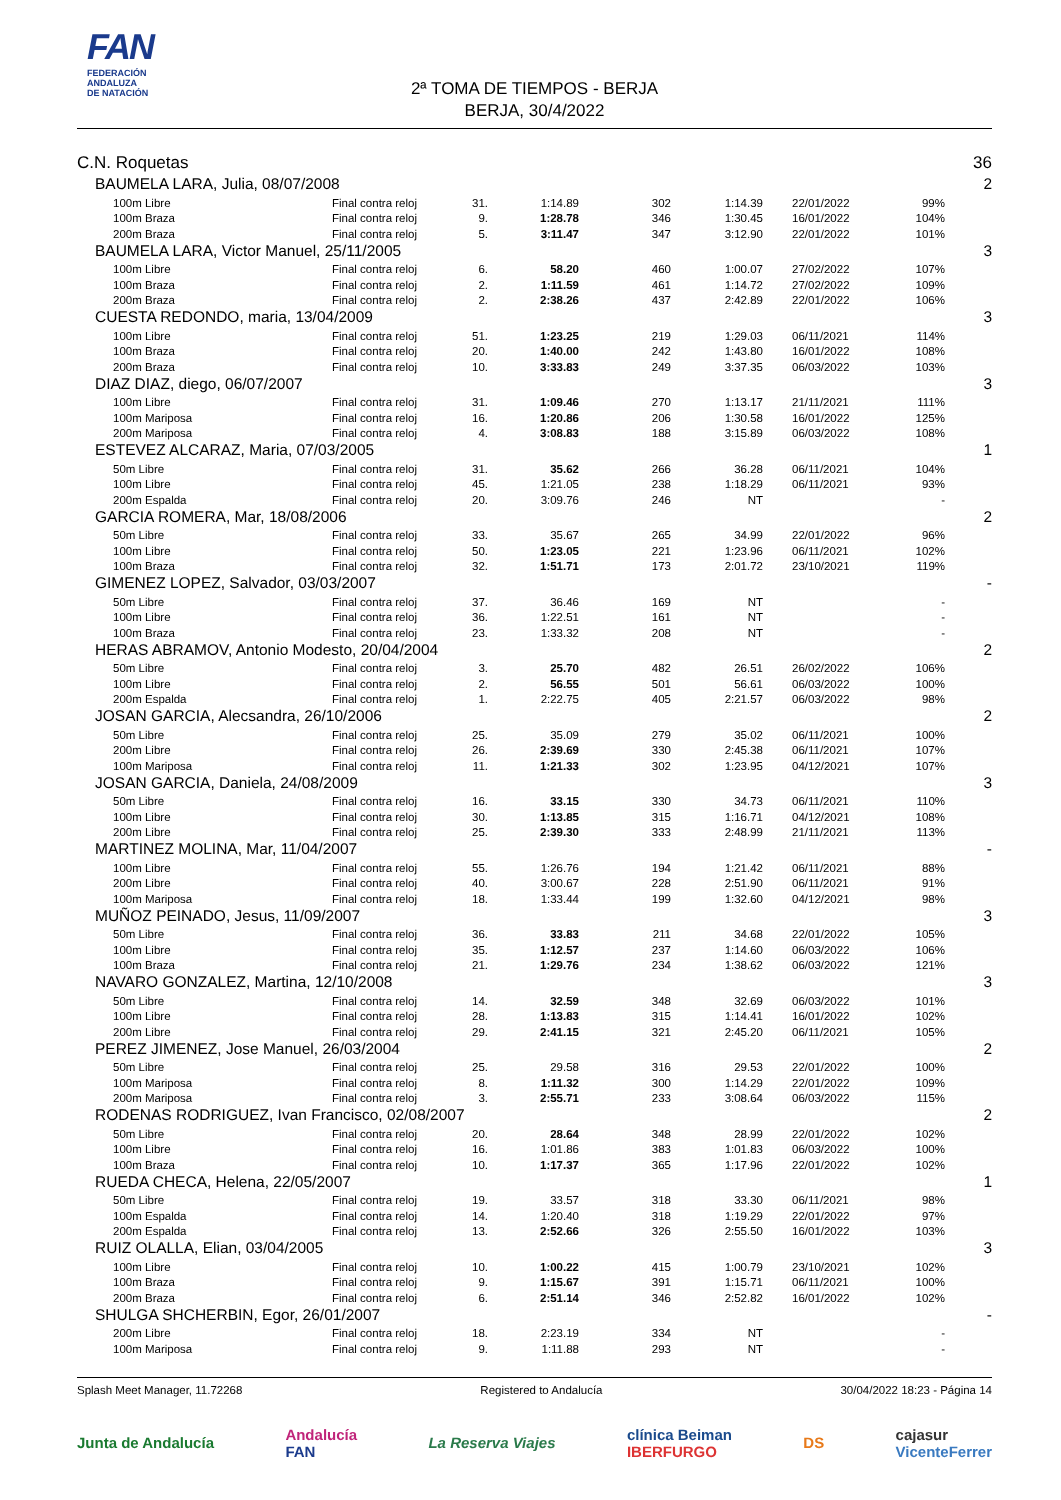FAN
FEDERACIÓN
ANDALUZA
DE NATACIÓN
2ª TOMA DE TIEMPOS - BERJA
BERJA, 30/4/2022
| C.N. Roquetas | | | | | | | | 36 |
| BAUMELA LARA, Julia, 08/07/2008 | | | | | | | | 2 |
| 100m Libre | Final contra reloj | 31. | 1:14.89 | 302 | 1:14.39 | 22/01/2022 | 99% | |
| 100m Braza | Final contra reloj | 9. | 1:28.78 | 346 | 1:30.45 | 16/01/2022 | 104% | |
| 200m Braza | Final contra reloj | 5. | 3:11.47 | 347 | 3:12.90 | 22/01/2022 | 101% | |
| BAUMELA LARA, Victor Manuel, 25/11/2005 | | | | | | | | 3 |
| 100m Libre | Final contra reloj | 6. | 58.20 | 460 | 1:00.07 | 27/02/2022 | 107% | |
| 100m Braza | Final contra reloj | 2. | 1:11.59 | 461 | 1:14.72 | 27/02/2022 | 109% | |
| 200m Braza | Final contra reloj | 2. | 2:38.26 | 437 | 2:42.89 | 22/01/2022 | 106% | |
| CUESTA REDONDO, maria, 13/04/2009 | | | | | | | | 3 |
| 100m Libre | Final contra reloj | 51. | 1:23.25 | 219 | 1:29.03 | 06/11/2021 | 114% | |
| 100m Braza | Final contra reloj | 20. | 1:40.00 | 242 | 1:43.80 | 16/01/2022 | 108% | |
| 200m Braza | Final contra reloj | 10. | 3:33.83 | 249 | 3:37.35 | 06/03/2022 | 103% | |
| DIAZ DIAZ, diego, 06/07/2007 | | | | | | | | 3 |
| 100m Libre | Final contra reloj | 31. | 1:09.46 | 270 | 1:13.17 | 21/11/2021 | 111% | |
| 100m Mariposa | Final contra reloj | 16. | 1:20.86 | 206 | 1:30.58 | 16/01/2022 | 125% | |
| 200m Mariposa | Final contra reloj | 4. | 3:08.83 | 188 | 3:15.89 | 06/03/2022 | 108% | |
| ESTEVEZ ALCARAZ, Maria, 07/03/2005 | | | | | | | | 1 |
| 50m Libre | Final contra reloj | 31. | 35.62 | 266 | 36.28 | 06/11/2021 | 104% | |
| 100m Libre | Final contra reloj | 45. | 1:21.05 | 238 | 1:18.29 | 06/11/2021 | 93% | |
| 200m Espalda | Final contra reloj | 20. | 3:09.76 | 246 | NT | | - | |
| GARCIA ROMERA, Mar, 18/08/2006 | | | | | | | | 2 |
| 50m Libre | Final contra reloj | 33. | 35.67 | 265 | 34.99 | 22/01/2022 | 96% | |
| 100m Libre | Final contra reloj | 50. | 1:23.05 | 221 | 1:23.96 | 06/11/2021 | 102% | |
| 100m Braza | Final contra reloj | 32. | 1:51.71 | 173 | 2:01.72 | 23/10/2021 | 119% | |
| GIMENEZ LOPEZ, Salvador, 03/03/2007 | | | | | | | | - |
| 50m Libre | Final contra reloj | 37. | 36.46 | 169 | NT | | - | |
| 100m Libre | Final contra reloj | 36. | 1:22.51 | 161 | NT | | - | |
| 100m Braza | Final contra reloj | 23. | 1:33.32 | 208 | NT | | - | |
| HERAS ABRAMOV, Antonio Modesto, 20/04/2004 | | | | | | | | 2 |
| 50m Libre | Final contra reloj | 3. | 25.70 | 482 | 26.51 | 26/02/2022 | 106% | |
| 100m Libre | Final contra reloj | 2. | 56.55 | 501 | 56.61 | 06/03/2022 | 100% | |
| 200m Espalda | Final contra reloj | 1. | 2:22.75 | 405 | 2:21.57 | 06/03/2022 | 98% | |
| JOSAN GARCIA, Alecsandra, 26/10/2006 | | | | | | | | 2 |
| 50m Libre | Final contra reloj | 25. | 35.09 | 279 | 35.02 | 06/11/2021 | 100% | |
| 200m Libre | Final contra reloj | 26. | 2:39.69 | 330 | 2:45.38 | 06/11/2021 | 107% | |
| 100m Mariposa | Final contra reloj | 11. | 1:21.33 | 302 | 1:23.95 | 04/12/2021 | 107% | |
| JOSAN GARCIA, Daniela, 24/08/2009 | | | | | | | | 3 |
| 50m Libre | Final contra reloj | 16. | 33.15 | 330 | 34.73 | 06/11/2021 | 110% | |
| 100m Libre | Final contra reloj | 30. | 1:13.85 | 315 | 1:16.71 | 04/12/2021 | 108% | |
| 200m Libre | Final contra reloj | 25. | 2:39.30 | 333 | 2:48.99 | 21/11/2021 | 113% | |
| MARTINEZ MOLINA, Mar, 11/04/2007 | | | | | | | | - |
| 100m Libre | Final contra reloj | 55. | 1:26.76 | 194 | 1:21.42 | 06/11/2021 | 88% | |
| 200m Libre | Final contra reloj | 40. | 3:00.67 | 228 | 2:51.90 | 06/11/2021 | 91% | |
| 100m Mariposa | Final contra reloj | 18. | 1:33.44 | 199 | 1:32.60 | 04/12/2021 | 98% | |
| MUÑOZ PEINADO, Jesus, 11/09/2007 | | | | | | | | 3 |
| 50m Libre | Final contra reloj | 36. | 33.83 | 211 | 34.68 | 22/01/2022 | 105% | |
| 100m Libre | Final contra reloj | 35. | 1:12.57 | 237 | 1:14.60 | 06/03/2022 | 106% | |
| 100m Braza | Final contra reloj | 21. | 1:29.76 | 234 | 1:38.62 | 06/03/2022 | 121% | |
| NAVARO GONZALEZ, Martina, 12/10/2008 | | | | | | | | 3 |
| 50m Libre | Final contra reloj | 14. | 32.59 | 348 | 32.69 | 06/03/2022 | 101% | |
| 100m Libre | Final contra reloj | 28. | 1:13.83 | 315 | 1:14.41 | 16/01/2022 | 102% | |
| 200m Libre | Final contra reloj | 29. | 2:41.15 | 321 | 2:45.20 | 06/11/2021 | 105% | |
| PEREZ JIMENEZ, Jose Manuel, 26/03/2004 | | | | | | | | 2 |
| 50m Libre | Final contra reloj | 25. | 29.58 | 316 | 29.53 | 22/01/2022 | 100% | |
| 100m Mariposa | Final contra reloj | 8. | 1:11.32 | 300 | 1:14.29 | 22/01/2022 | 109% | |
| 200m Mariposa | Final contra reloj | 3. | 2:55.71 | 233 | 3:08.64 | 06/03/2022 | 115% | |
| RODENAS RODRIGUEZ, Ivan Francisco, 02/08/2007 | | | | | | | | 2 |
| 50m Libre | Final contra reloj | 20. | 28.64 | 348 | 28.99 | 22/01/2022 | 102% | |
| 100m Libre | Final contra reloj | 16. | 1:01.86 | 383 | 1:01.83 | 06/03/2022 | 100% | |
| 100m Braza | Final contra reloj | 10. | 1:17.37 | 365 | 1:17.96 | 22/01/2022 | 102% | |
| RUEDA CHECA, Helena, 22/05/2007 | | | | | | | | 1 |
| 50m Libre | Final contra reloj | 19. | 33.57 | 318 | 33.30 | 06/11/2021 | 98% | |
| 100m Espalda | Final contra reloj | 14. | 1:20.40 | 318 | 1:19.29 | 22/01/2022 | 97% | |
| 200m Espalda | Final contra reloj | 13. | 2:52.66 | 326 | 2:55.50 | 16/01/2022 | 103% | |
| RUIZ OLALLA, Elian, 03/04/2005 | | | | | | | | 3 |
| 100m Libre | Final contra reloj | 10. | 1:00.22 | 415 | 1:00.79 | 23/10/2021 | 102% | |
| 100m Braza | Final contra reloj | 9. | 1:15.67 | 391 | 1:15.71 | 06/11/2021 | 100% | |
| 200m Braza | Final contra reloj | 6. | 2:51.14 | 346 | 2:52.82 | 16/01/2022 | 102% | |
| SHULGA SHCHERBIN, Egor, 26/01/2007 | | | | | | | | - |
| 200m Libre | Final contra reloj | 18. | 2:23.19 | 334 | NT | | - | |
| 100m Mariposa | Final contra reloj | 9. | 1:11.88 | 293 | NT | | - | |
Splash Meet Manager, 11.72268 Registered to Andalucía 30/04/2022 18:23 - Página 14
Junta de Andalucía Andalucía
FAN La Reserva Viajes clínica Beiman
IBERFURGO DS cajasur
VicenteFerrer